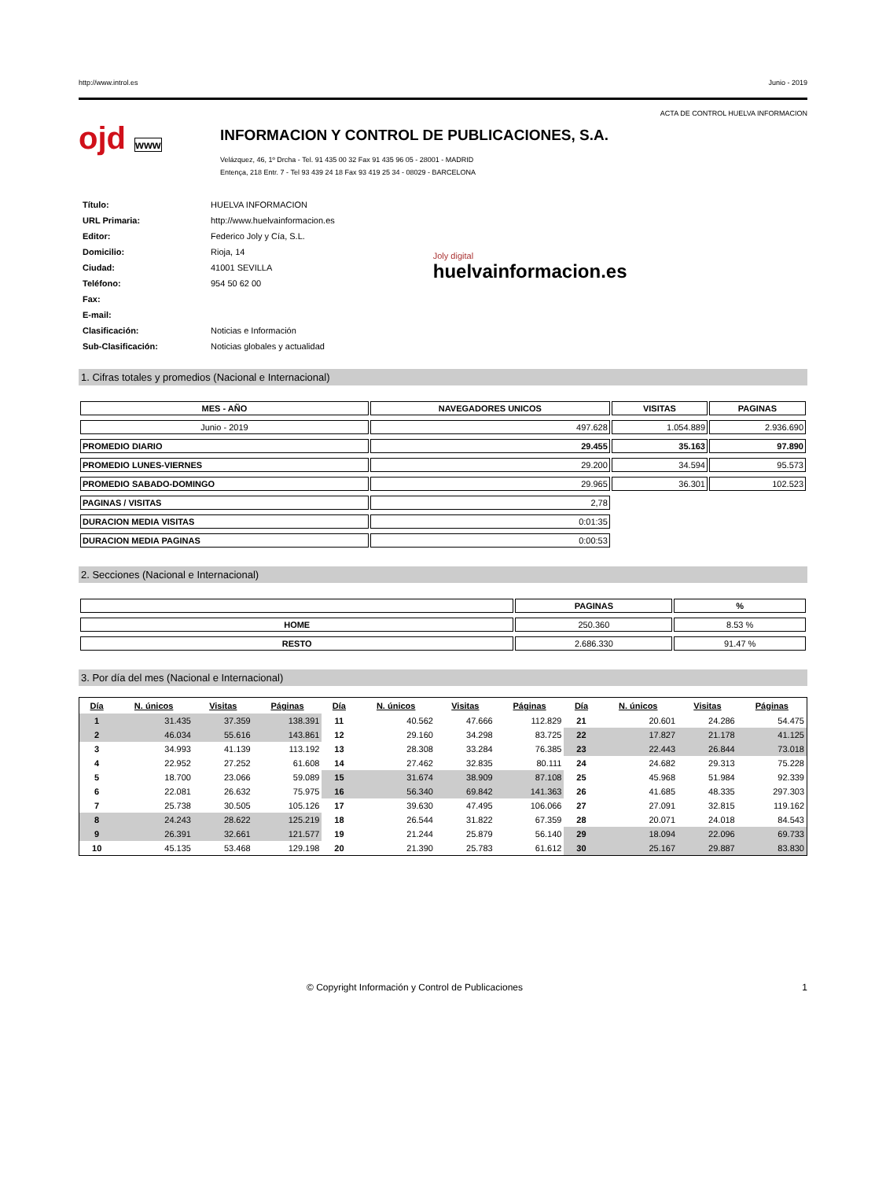http://www.introl.es Junio - 2019
ACTA DE CONTROL HUELVA INFORMACION
ojd www
INFORMACION Y CONTROL DE PUBLICACIONES, S.A.
Velázquez, 46, 1º Drcha - Tel. 91 435 00 32 Fax 91 435 96 05 - 28001 - MADRID
Entença, 218 Entr. 7 - Tel 93 439 24 18 Fax 93 419 25 34 - 08029 - BARCELONA
| Título: | HUELVA INFORMACION |
| URL Primaria: | http://www.huelvainformacion.es |
| Editor: | Federico Joly y Cía, S.L. |
| Domicilio: | Rioja, 14 |
| Ciudad: | 41001 SEVILLA |
| Teléfono: | 954 50 62 00 |
| Fax: | |
| E-mail: | |
| Clasificación: | Noticias e Información |
| Sub-Clasificación: | Noticias globales y actualidad |
Joly digital
huelvainformacion.es
1. Cifras totales y promedios (Nacional e Internacional)
| MES - AÑO | NAVEGADORES UNICOS | VISITAS | PAGINAS |
| --- | --- | --- | --- |
| Junio - 2019 | 497.628 | 1.054.889 | 2.936.690 |
| PROMEDIO DIARIO | 29.455 | 35.163 | 97.890 |
| PROMEDIO LUNES-VIERNES | 29.200 | 34.594 | 95.573 |
| PROMEDIO SABADO-DOMINGO | 29.965 | 36.301 | 102.523 |
| PAGINAS / VISITAS | 2,78 | | |
| DURACION MEDIA VISITAS | 0:01:35 | | |
| DURACION MEDIA PAGINAS | 0:00:53 | | |
2. Secciones (Nacional e Internacional)
| | PAGINAS | % |
| --- | --- | --- |
| HOME | 250.360 | 8.53 % |
| RESTO | 2.686.330 | 91.47 % |
3. Por día del mes (Nacional e Internacional)
| Día | N. únicos | Visitas | Páginas | Día | N. únicos | Visitas | Páginas | Día | N. únicos | Visitas | Páginas |
| --- | --- | --- | --- | --- | --- | --- | --- | --- | --- | --- | --- |
| 1 | 31.435 | 37.359 | 138.391 | 11 | 40.562 | 47.666 | 112.829 | 21 | 20.601 | 24.286 | 54.475 |
| 2 | 46.034 | 55.616 | 143.861 | 12 | 29.160 | 34.298 | 83.725 | 22 | 17.827 | 21.178 | 41.125 |
| 3 | 34.993 | 41.139 | 113.192 | 13 | 28.308 | 33.284 | 76.385 | 23 | 22.443 | 26.844 | 73.018 |
| 4 | 22.952 | 27.252 | 61.608 | 14 | 27.462 | 32.835 | 80.111 | 24 | 24.682 | 29.313 | 75.228 |
| 5 | 18.700 | 23.066 | 59.089 | 15 | 31.674 | 38.909 | 87.108 | 25 | 45.968 | 51.984 | 92.339 |
| 6 | 22.081 | 26.632 | 75.975 | 16 | 56.340 | 69.842 | 141.363 | 26 | 41.685 | 48.335 | 297.303 |
| 7 | 25.738 | 30.505 | 105.126 | 17 | 39.630 | 47.495 | 106.066 | 27 | 27.091 | 32.815 | 119.162 |
| 8 | 24.243 | 28.622 | 125.219 | 18 | 26.544 | 31.822 | 67.359 | 28 | 20.071 | 24.018 | 84.543 |
| 9 | 26.391 | 32.661 | 121.577 | 19 | 21.244 | 25.879 | 56.140 | 29 | 18.094 | 22.096 | 69.733 |
| 10 | 45.135 | 53.468 | 129.198 | 20 | 21.390 | 25.783 | 61.612 | 30 | 25.167 | 29.887 | 83.830 |
© Copyright Información y Control de Publicaciones 1